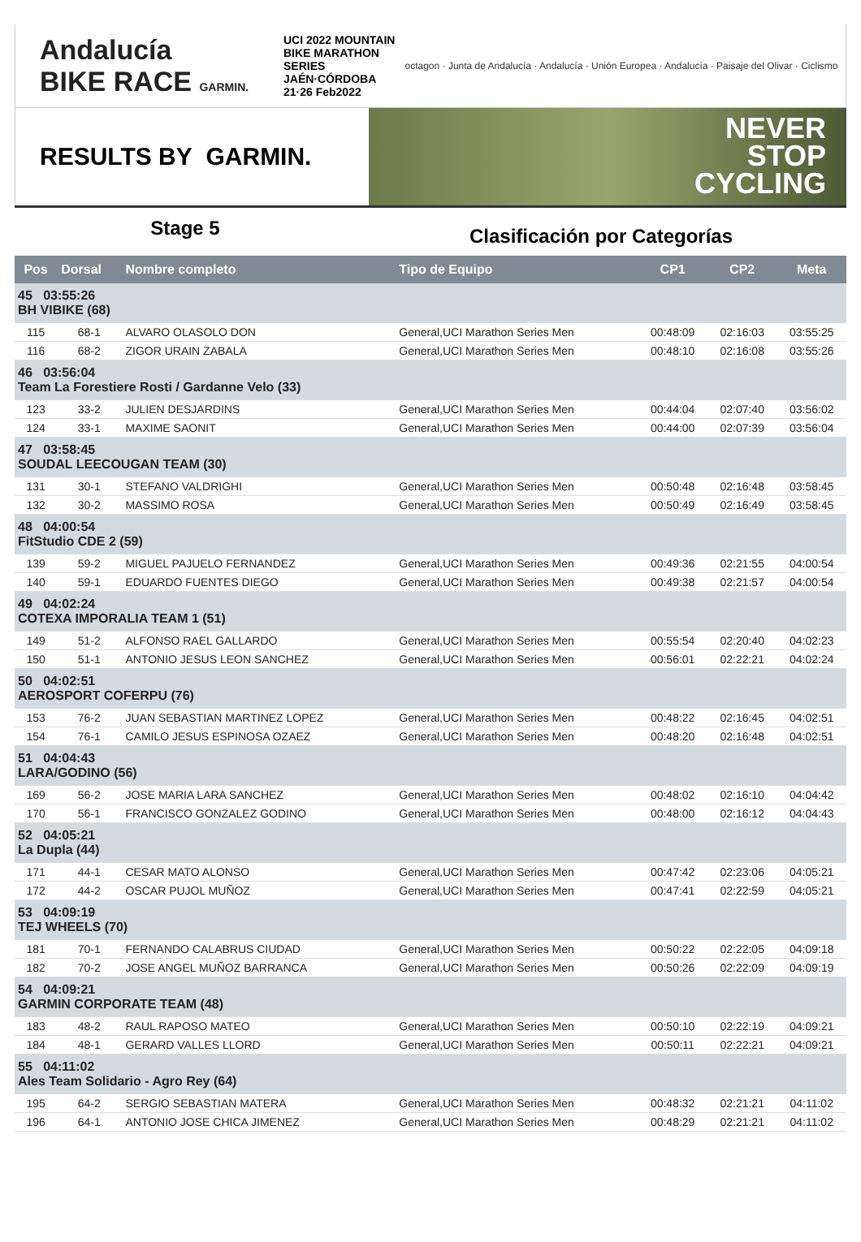Andalucía
BIKE RACE GARMIN.
UCI 2022 MOUNTAIN BIKE MARATHON SERIES
JAÉN·CÓRDOBA
21·26 Feb2022
octagon · Junta de Andalucía · Andalucía · Unión Europea · Andalucía · Paisaje del Olivar · Ciclismo
RESULTS BY GARMIN.
NEVER
STOP
CYCLING
Stage 5
Clasificación por Categorías
| Pos | Dorsal | Nombre completo | Tipo de Equipo | CP1 | CP2 | Meta |
| --- | --- | --- | --- | --- | --- | --- |
| 45 03:55:26 BH VIBIKE (68) | | | | | | |
| 115 | 68-1 | ALVARO OLASOLO DON | General,UCI Marathon Series Men | 00:48:09 | 02:16:03 | 03:55:25 |
| 116 | 68-2 | ZIGOR URAIN ZABALA | General,UCI Marathon Series Men | 00:48:10 | 02:16:08 | 03:55:26 |
| 46 03:56:04 Team La Forestiere Rosti / Gardanne Velo (33) | | | | | | |
| 123 | 33-2 | JULIEN DESJARDINS | General,UCI Marathon Series Men | 00:44:04 | 02:07:40 | 03:56:02 |
| 124 | 33-1 | MAXIME SAONIT | General,UCI Marathon Series Men | 00:44:00 | 02:07:39 | 03:56:04 |
| 47 03:58:45 SOUDAL LEECOUGAN TEAM (30) | | | | | | |
| 131 | 30-1 | STEFANO VALDRIGHI | General,UCI Marathon Series Men | 00:50:48 | 02:16:48 | 03:58:45 |
| 132 | 30-2 | MASSIMO ROSA | General,UCI Marathon Series Men | 00:50:49 | 02:16:49 | 03:58:45 |
| 48 04:00:54 FitStudio CDE 2 (59) | | | | | | |
| 139 | 59-2 | MIGUEL PAJUELO FERNANDEZ | General,UCI Marathon Series Men | 00:49:36 | 02:21:55 | 04:00:54 |
| 140 | 59-1 | EDUARDO FUENTES DIEGO | General,UCI Marathon Series Men | 00:49:38 | 02:21:57 | 04:00:54 |
| 49 04:02:24 COTEXA IMPORALIA TEAM 1 (51) | | | | | | |
| 149 | 51-2 | ALFONSO RAEL GALLARDO | General,UCI Marathon Series Men | 00:55:54 | 02:20:40 | 04:02:23 |
| 150 | 51-1 | ANTONIO JESUS LEON SANCHEZ | General,UCI Marathon Series Men | 00:56:01 | 02:22:21 | 04:02:24 |
| 50 04:02:51 AEROSPORT COFERPU (76) | | | | | | |
| 153 | 76-2 | JUAN SEBASTIAN MARTINEZ LOPEZ | General,UCI Marathon Series Men | 00:48:22 | 02:16:45 | 04:02:51 |
| 154 | 76-1 | CAMILO JESUS ESPINOSA OZAEZ | General,UCI Marathon Series Men | 00:48:20 | 02:16:48 | 04:02:51 |
| 51 04:04:43 LARA/GODINO (56) | | | | | | |
| 169 | 56-2 | JOSE MARIA LARA SANCHEZ | General,UCI Marathon Series Men | 00:48:02 | 02:16:10 | 04:04:42 |
| 170 | 56-1 | FRANCISCO GONZALEZ GODINO | General,UCI Marathon Series Men | 00:48:00 | 02:16:12 | 04:04:43 |
| 52 04:05:21 La Dupla (44) | | | | | | |
| 171 | 44-1 | CESAR MATO ALONSO | General,UCI Marathon Series Men | 00:47:42 | 02:23:06 | 04:05:21 |
| 172 | 44-2 | OSCAR PUJOL MUÑOZ | General,UCI Marathon Series Men | 00:47:41 | 02:22:59 | 04:05:21 |
| 53 04:09:19 TEJ WHEELS (70) | | | | | | |
| 181 | 70-1 | FERNANDO CALABRUS CIUDAD | General,UCI Marathon Series Men | 00:50:22 | 02:22:05 | 04:09:18 |
| 182 | 70-2 | JOSE ANGEL MUÑOZ BARRANCA | General,UCI Marathon Series Men | 00:50:26 | 02:22:09 | 04:09:19 |
| 54 04:09:21 GARMIN CORPORATE TEAM (48) | | | | | | |
| 183 | 48-2 | RAUL RAPOSO MATEO | General,UCI Marathon Series Men | 00:50:10 | 02:22:19 | 04:09:21 |
| 184 | 48-1 | GERARD VALLES LLORD | General,UCI Marathon Series Men | 00:50:11 | 02:22:21 | 04:09:21 |
| 55 04:11:02 Ales Team Solidario - Agro Rey (64) | | | | | | |
| 195 | 64-2 | SERGIO SEBASTIAN MATERA | General,UCI Marathon Series Men | 00:48:32 | 02:21:21 | 04:11:02 |
| 196 | 64-1 | ANTONIO JOSE CHICA JIMENEZ | General,UCI Marathon Series Men | 00:48:29 | 02:21:21 | 04:11:02 |